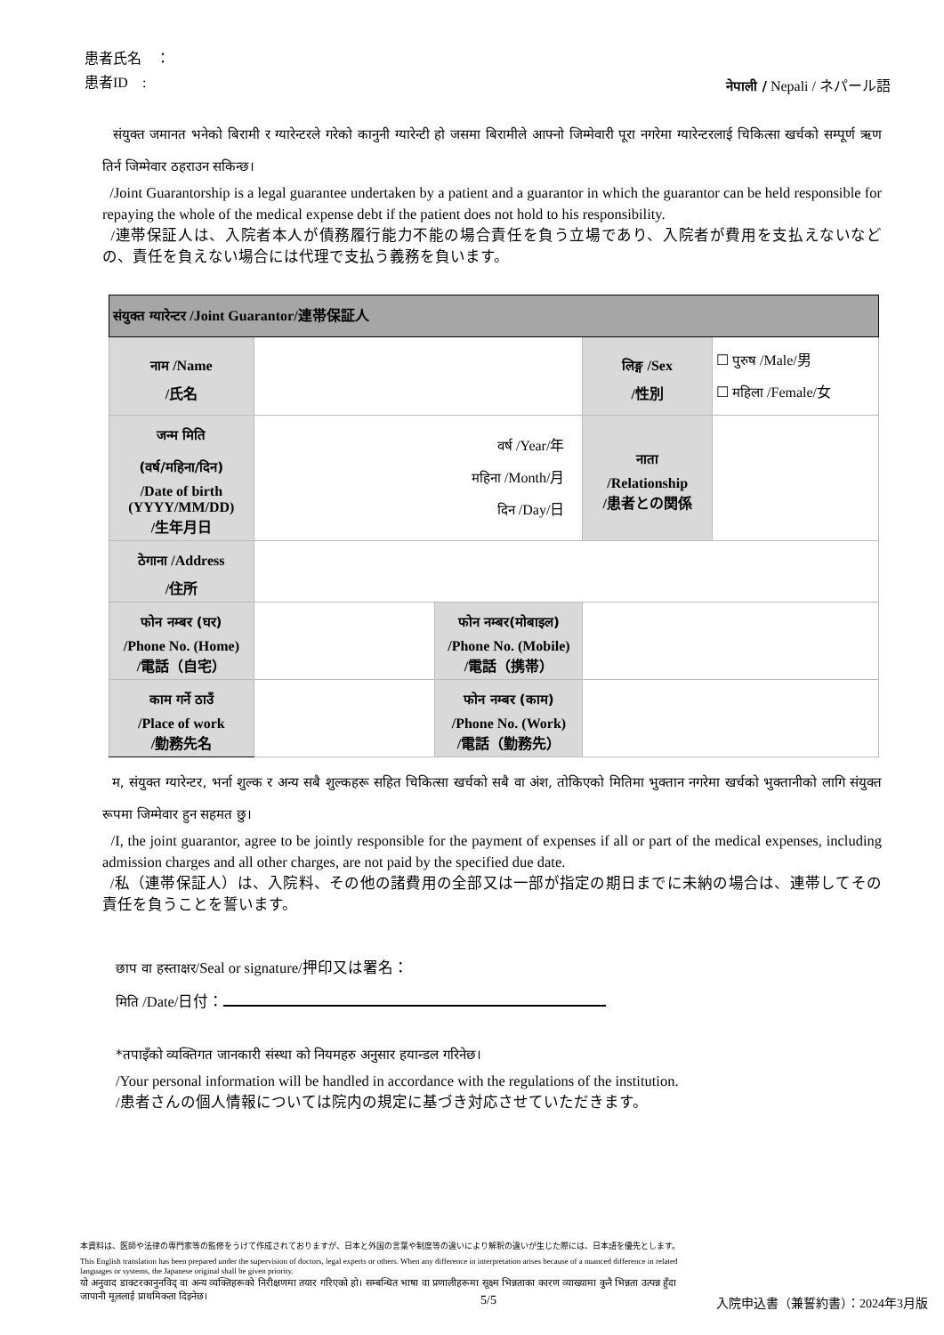患者氏名　：
患者ID　: नेपाली / Nepali / ネパール語
संयुक्त जमानत भनेको बिरामी र ग्यारेन्टरले गरेको कानुनी ग्यारेन्टी हो जसमा बिरामीले आफ्नो जिम्मेवारी पूरा नगरेमा ग्यारेन्टरलाई चिकित्सा खर्चको सम्पूर्ण ऋण तिर्न जिम्मेवार ठहराउन सकिन्छ।
/Joint Guarantorship is a legal guarantee undertaken by a patient and a guarantor in which the guarantor can be held responsible for repaying the whole of the medical expense debt if the patient does not hold to his responsibility.
/連帯保証人は、入院者本人が債務履行能力不能の場合責任を負う立場であり、入院者が費用を支払えないなどの、責任を負えない場合には代理で支払う義務を負います。
| संयुक्त ग्यारेन्टर /Joint Guarantor/連帯保証人 | | | | |
| नाम /Name /氏名 | | | लिङ्ग /Sex /性別 | ☐ पुरुष /Male/男 ☐ महिला /Female/女 |
| जन्म मिति (वर्ष/महिना/दिन) /Date of birth (YYYY/MM/DD) /生年月日 | वर्ष /Year/年 महिना /Month/月 दिन /Day/日 | | नाता /Relationship /患者との関係 | |
| ठेगाना /Address /住所 | | | | |
| फोन नम्बर (घर) /Phone No. (Home) /電話（自宅） | | फोन नम्बर(मोबाइल) /Phone No. (Mobile) /電話（携帯） | | |
| काम गर्ने ठाउँ /Place of work /勤務先名 | | फोन नम्बर (काम) /Phone No. (Work) /電話（勤務先） | | |
म, संयुक्त ग्यारेन्टर, भर्ना शुल्क र अन्य सबै शुल्कहरू सहित चिकित्सा खर्चको सबै वा अंश, तोकिएको मितिमा भुक्तान नगरेमा खर्चको भुक्तानीको लागि संयुक्त रूपमा जिम्मेवार हुन सहमत छु।
/I, the joint guarantor, agree to be jointly responsible for the payment of expenses if all or part of the medical expenses, including admission charges and all other charges, are not paid by the specified due date.
/私（連帯保証人）は、入院料、その他の諸費用の全部又は一部が指定の期日までに未納の場合は、連帯してその責任を負うことを誓います。
छाप वा हस्ताक्षर/Seal or signature/押印又は署名：
मिति /Date/日付：
*तपाइँको व्यक्तिगत जानकारी संस्था को नियमहरु अनुसार हयान्डल गरिनेछ।
/Your personal information will be handled in accordance with the regulations of the institution.
/患者さんの個人情報については院内の規定に基づき対応させていただきます。
本資料は、医師や法律の専門家等の監修をうけて作成されておりますが、日本と外国の言葉や制度等の違いにより解釈の違いが生じた際には、日本語を優先とします。
This English translation has been prepared under the supervision of doctors, legal experts or others. When any difference in interpretation arises because of a nuanced difference in related languages or systems, the Japanese original shall be given priority.
यो अनुवाद डाक्टरकानुनविद् वा अन्य व्यक्तिहरूको निरीक्षणमा तयार गरिएको हो। सम्बन्धित भाषा वा प्रणालीहरूमा सूक्ष्म भिन्नताका कारण व्याख्यामा कुनै भिन्नता उत्पन्न हुँदा जापानी मूललाई प्राथमिकता दिइनेछ।
5/5 入院申込書（兼誓約書）：2024年3月版